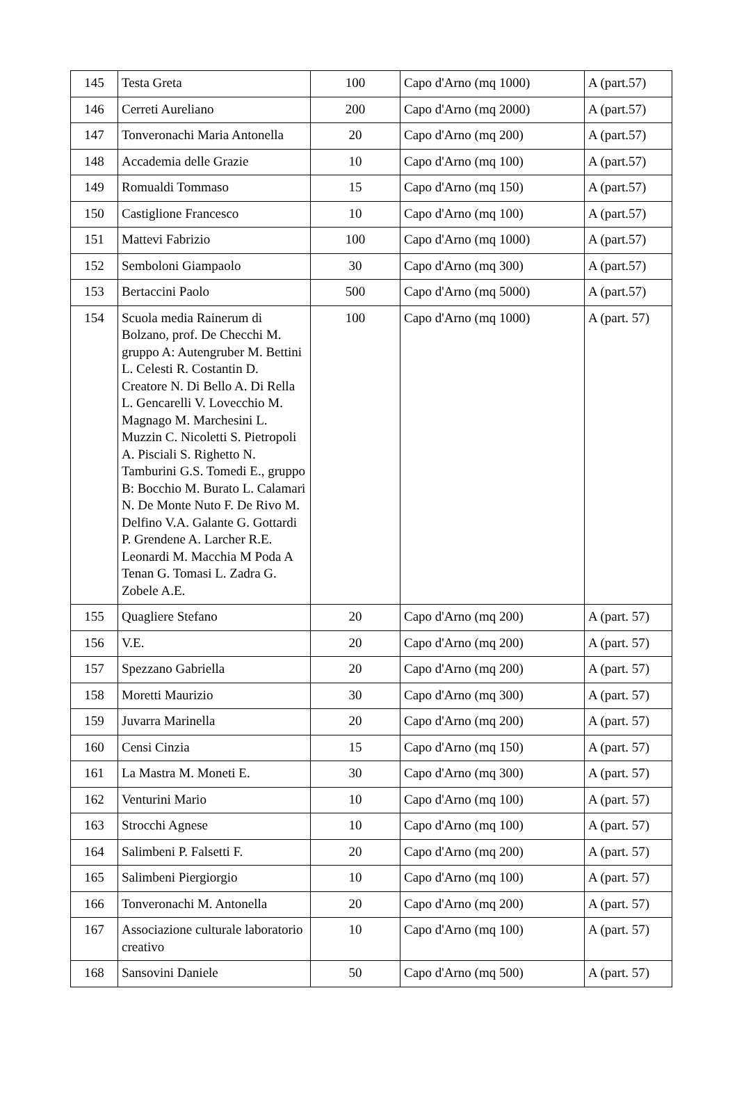| 145 | Testa Greta | 100 | Capo d'Arno (mq 1000) | A (part.57) |
| 146 | Cerreti Aureliano | 200 | Capo d'Arno (mq 2000) | A (part.57) |
| 147 | Tonveronachi Maria Antonella | 20 | Capo d'Arno (mq 200) | A (part.57) |
| 148 | Accademia delle Grazie | 10 | Capo d'Arno (mq 100) | A (part.57) |
| 149 | Romualdi Tommaso | 15 | Capo d'Arno (mq 150) | A (part.57) |
| 150 | Castiglione Francesco | 10 | Capo d'Arno (mq 100) | A (part.57) |
| 151 | Mattevi Fabrizio | 100 | Capo d'Arno (mq 1000) | A (part.57) |
| 152 | Semboloni Giampaolo | 30 | Capo d'Arno (mq 300) | A (part.57) |
| 153 | Bertaccini Paolo | 500 | Capo d'Arno (mq 5000) | A (part.57) |
| 154 | Scuola media Rainerum di Bolzano, prof. De Checchi M. gruppo A: Autengruber M. Bettini L. Celesti R. Costantin D. Creatore N. Di Bello A. Di Rella L. Gencarelli V. Lovecchio M. Magnago M. Marchesini L. Muzzin C. Nicoletti S. Pietropoli A. Pisciali S. Righetto N. Tamburini G.S. Tomedi E., gruppo B: Bocchio M. Burato L. Calamari N. De Monte Nuto F. De Rivo M. Delfino V.A. Galante G. Gottardi P. Grendene A. Larcher R.E. Leonardi M. Macchia M Poda A Tenan G. Tomasi L. Zadra G. Zobele A.E. | 100 | Capo d'Arno (mq 1000) | A (part. 57) |
| 155 | Quagliere Stefano | 20 | Capo d'Arno (mq 200) | A (part. 57) |
| 156 | V.E. | 20 | Capo d'Arno (mq 200) | A (part. 57) |
| 157 | Spezzano Gabriella | 20 | Capo d'Arno (mq 200) | A (part. 57) |
| 158 | Moretti Maurizio | 30 | Capo d'Arno (mq 300) | A (part. 57) |
| 159 | Juvarra Marinella | 20 | Capo d'Arno (mq 200) | A (part. 57) |
| 160 | Censi Cinzia | 15 | Capo d'Arno (mq 150) | A (part. 57) |
| 161 | La Mastra M. Moneti E. | 30 | Capo d'Arno (mq 300) | A (part. 57) |
| 162 | Venturini Mario | 10 | Capo d'Arno (mq 100) | A (part. 57) |
| 163 | Strocchi Agnese | 10 | Capo d'Arno (mq 100) | A (part. 57) |
| 164 | Salimbeni P. Falsetti F. | 20 | Capo d'Arno (mq 200) | A (part. 57) |
| 165 | Salimbeni Piergiorgio | 10 | Capo d'Arno (mq 100) | A (part. 57) |
| 166 | Tonveronachi M. Antonella | 20 | Capo d'Arno (mq 200) | A (part. 57) |
| 167 | Associazione culturale laboratorio creativo | 10 | Capo d'Arno (mq 100) | A (part. 57) |
| 168 | Sansovini Daniele | 50 | Capo d'Arno (mq 500) | A (part. 57) |